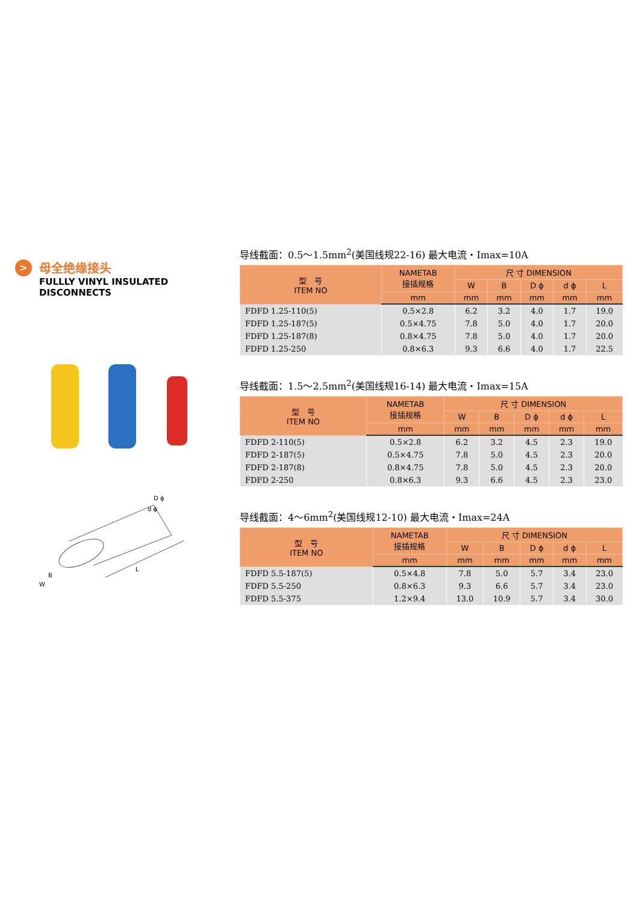> 母全绝缘接头
FULLLY VINYL INSULATED
DISCONNECTS
D ϕ
d ϕ
B
W
L
导线截面：0.5～1.5mm<sup>2</sup>(美国线规22-16) 最大电流・Imax=10A
| 型 号 ITEM NO | NAMETAB 接插规格 | 尺 寸 DIMENSION | | | | |
| --- | --- | --- | --- | --- | --- | --- |
| | | W | B | D ϕ | d ϕ | L |
| | mm | mm | mm | mm | mm | mm |
| FDFD 1.25-110(5) | 0.5×2.8 | 6.2 | 3.2 | 4.0 | 1.7 | 19.0 |
| FDFD 1.25-187(5) | 0.5×4.75 | 7.8 | 5.0 | 4.0 | 1.7 | 20.0 |
| FDFD 1.25-187(8) | 0.8×4.75 | 7.8 | 5.0 | 4.0 | 1.7 | 20.0 |
| FDFD 1.25-250 | 0.8×6.3 | 9.3 | 6.6 | 4.0 | 1.7 | 22.5 |
导线截面：1.5～2.5mm<sup>2</sup>(美国线规16-14) 最大电流・Imax=15A
| 型 号 ITEM NO | NAMETAB 接插规格 | 尺 寸 DIMENSION | | | | |
| --- | --- | --- | --- | --- | --- | --- |
| | | W | B | D ϕ | d ϕ | L |
| | mm | mm | mm | mm | mm | mm |
| FDFD 2-110(5) | 0.5×2.8 | 6.2 | 3.2 | 4.5 | 2.3 | 19.0 |
| FDFD 2-187(5) | 0.5×4.75 | 7.8 | 5.0 | 4.5 | 2.3 | 20.0 |
| FDFD 2-187(8) | 0.8×4.75 | 7.8 | 5.0 | 4.5 | 2.3 | 20.0 |
| FDFD 2-250 | 0.8×6.3 | 9.3 | 6.6 | 4.5 | 2.3 | 23.0 |
导线截面：4～6mm<sup>2</sup>(美国线规12-10) 最大电流・Imax=24A
| 型 号 ITEM NO | NAMETAB 接插规格 | 尺 寸 DIMENSION | | | | |
| --- | --- | --- | --- | --- | --- | --- |
| | | W | B | D ϕ | d ϕ | L |
| | mm | mm | mm | mm | mm | mm |
| FDFD 5.5-187(5) | 0.5×4.8 | 7.8 | 5.0 | 5.7 | 3.4 | 23.0 |
| FDFD 5.5-250 | 0.8×6.3 | 9.3 | 6.6 | 5.7 | 3.4 | 23.0 |
| FDFD 5.5-375 | 1.2×9.4 | 13.0 | 10.9 | 5.7 | 3.4 | 30.0 |